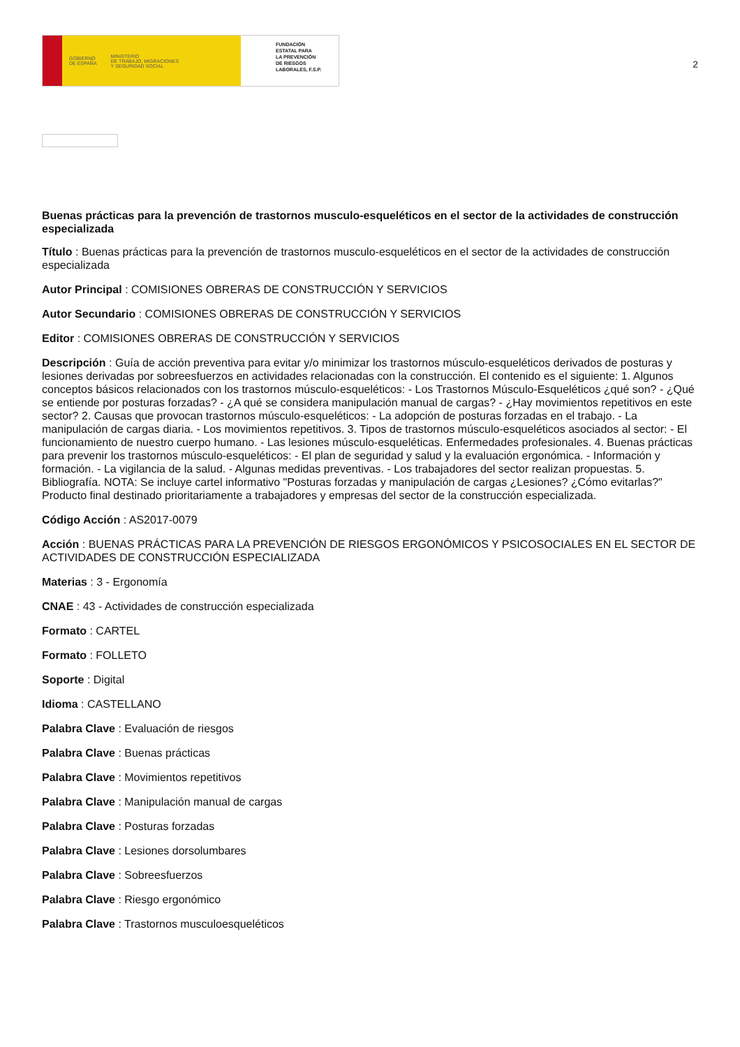GOBIERNO
DE ESPAÑA MINISTERIO
DE TRABAJO, MIGRACIONES
Y SEGURIDAD SOCIAL
FUNDACIÓN
ESTATAL PARA
LA PREVENCIÓN
DE RIESGOS
LABORALES, F.S.P.
2
Buenas prácticas para la prevención de trastornos musculo-esqueléticos en el sector de la actividades de construcción especializada
Título : Buenas prácticas para la prevención de trastornos musculo-esqueléticos en el sector de la actividades de construcción especializada
Autor Principal : COMISIONES OBRERAS DE CONSTRUCCIÓN Y SERVICIOS
Autor Secundario : COMISIONES OBRERAS DE CONSTRUCCIÓN Y SERVICIOS
Editor : COMISIONES OBRERAS DE CONSTRUCCIÓN Y SERVICIOS
Descripción : Guía de acción preventiva para evitar y/o minimizar los trastornos músculo-esqueléticos derivados de posturas y lesiones derivadas por sobreesfuerzos en actividades relacionadas con la construcción. El contenido es el siguiente: 1. Algunos conceptos básicos relacionados con los trastornos músculo-esqueléticos: - Los Trastornos Músculo-Esqueléticos ¿qué son? - ¿Qué se entiende por posturas forzadas? - ¿A qué se considera manipulación manual de cargas? - ¿Hay movimientos repetitivos en este sector? 2. Causas que provocan trastornos músculo-esqueléticos: - La adopción de posturas forzadas en el trabajo. - La manipulación de cargas diaria. - Los movimientos repetitivos. 3. Tipos de trastornos músculo-esqueléticos asociados al sector: - El funcionamiento de nuestro cuerpo humano. - Las lesiones músculo-esqueléticas. Enfermedades profesionales. 4. Buenas prácticas para prevenir los trastornos músculo-esqueléticos: - El plan de seguridad y salud y la evaluación ergonómica. - Información y formación. - La vigilancia de la salud. - Algunas medidas preventivas. - Los trabajadores del sector realizan propuestas. 5. Bibliografía. NOTA: Se incluye cartel informativo "Posturas forzadas y manipulación de cargas ¿Lesiones? ¿Cómo evitarlas?" Producto final destinado prioritariamente a trabajadores y empresas del sector de la construcción especializada.
Código Acción : AS2017-0079
Acción : BUENAS PRÁCTICAS PARA LA PREVENCIÓN DE RIESGOS ERGONÓMICOS Y PSICOSOCIALES EN EL SECTOR DE ACTIVIDADES DE CONSTRUCCIÓN ESPECIALIZADA
Materias : 3 - Ergonomía
CNAE : 43 - Actividades de construcción especializada
Formato : CARTEL
Formato : FOLLETO
Soporte : Digital
Idioma : CASTELLANO
Palabra Clave : Evaluación de riesgos
Palabra Clave : Buenas prácticas
Palabra Clave : Movimientos repetitivos
Palabra Clave : Manipulación manual de cargas
Palabra Clave : Posturas forzadas
Palabra Clave : Lesiones dorsolumbares
Palabra Clave : Sobreesfuerzos
Palabra Clave : Riesgo ergonómico
Palabra Clave : Trastornos musculoesqueléticos